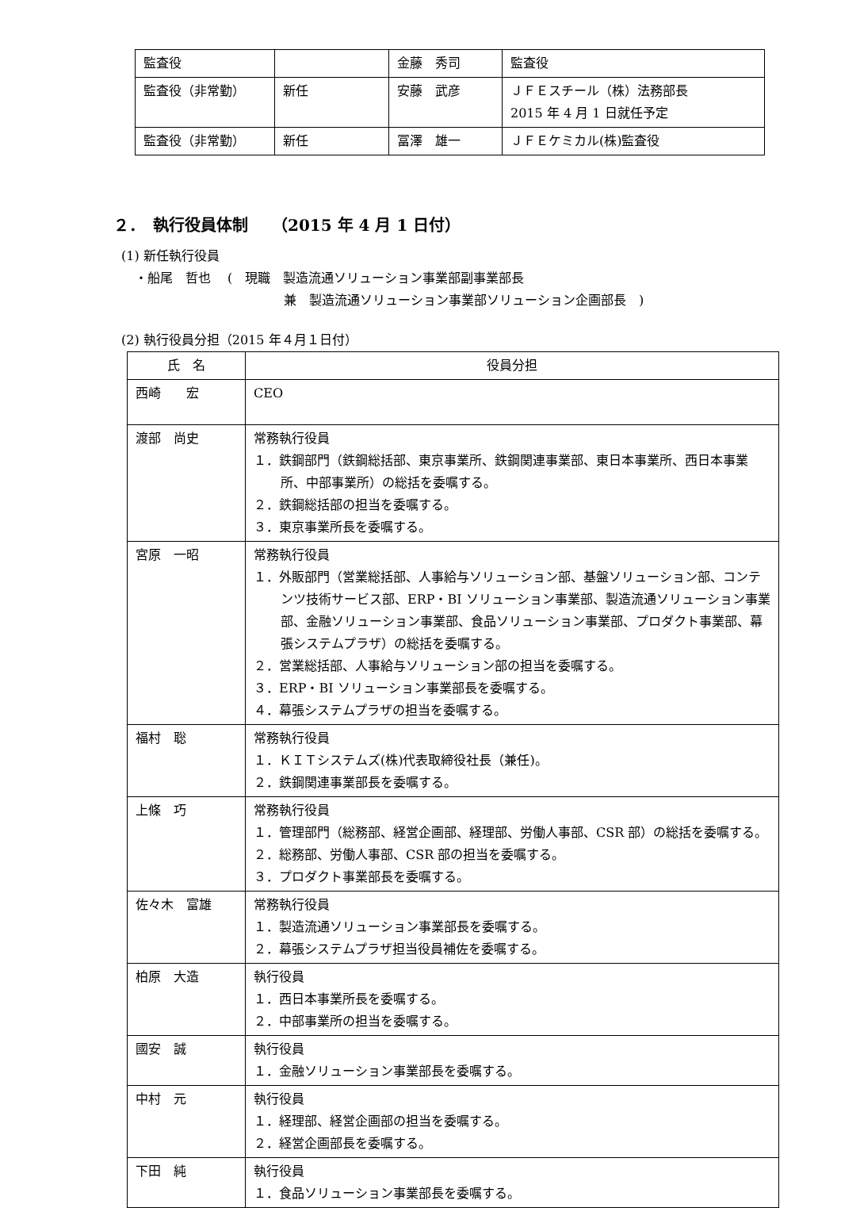| 監査役 | | 金藤 秀司 | 監査役 |
| 監査役（非常勤） | 新任 | 安藤 武彦 | ＪＦＥスチール（株）法務部長 2015 年 4 月 1 日就任予定 |
| 監査役（非常勤） | 新任 | 冨澤 雄一 | ＪＦＥケミカル(株)監査役 |
２．　執行役員体制　　（2015 年 4 月 1 日付）
(1) 新任執行役員
・船尾　哲也　 (　現職　製造流通ソリューション事業部副事業部長
兼　製造流通ソリューション事業部ソリューション企画部長　)
(2) 執行役員分担（2015 年４月１日付）
| 氏 名 | 役員分担 |
| --- | --- |
| 西崎 宏 | CEO |
| 渡部 尚史 | 常務執行役員 １．鉄鋼部門（鉄鋼総括部、東京事業所、鉄鋼関連事業部、東日本事業所、西日本事業所、中部事業所）の総括を委嘱する。 ２．鉄鋼総括部の担当を委嘱する。 ３．東京事業所長を委嘱する。 |
| 宮原 一昭 | 常務執行役員 １．外販部門（営業総括部、人事給与ソリューション部、基盤ソリューション部、コンテンツ技術サービス部、ERP・BI ソリューション事業部、製造流通ソリューション事業部、金融ソリューション事業部、食品ソリューション事業部、プロダクト事業部、幕張システムプラザ）の総括を委嘱する。 ２．営業総括部、人事給与ソリューション部の担当を委嘱する。 ３．ERP・BI ソリューション事業部長を委嘱する。 ４．幕張システムプラザの担当を委嘱する。 |
| 福村 聡 | 常務執行役員 １．ＫＩＴシステムズ(株)代表取締役社長（兼任)。 ２．鉄鋼関連事業部長を委嘱する。 |
| 上條 巧 | 常務執行役員 １．管理部門（総務部、経営企画部、経理部、労働人事部、CSR 部）の総括を委嘱する。 ２．総務部、労働人事部、CSR 部の担当を委嘱する。 ３．プロダクト事業部長を委嘱する。 |
| 佐々木 富雄 | 常務執行役員 １．製造流通ソリューション事業部長を委嘱する。 ２．幕張システムプラザ担当役員補佐を委嘱する。 |
| 柏原 大造 | 執行役員 １．西日本事業所長を委嘱する。 ２．中部事業所の担当を委嘱する。 |
| 國安 誠 | 執行役員 １．金融ソリューション事業部長を委嘱する。 |
| 中村 元 | 執行役員 １．経理部、経営企画部の担当を委嘱する。 ２．経営企画部長を委嘱する。 |
| 下田 純 | 執行役員 １．食品ソリューション事業部長を委嘱する。 |